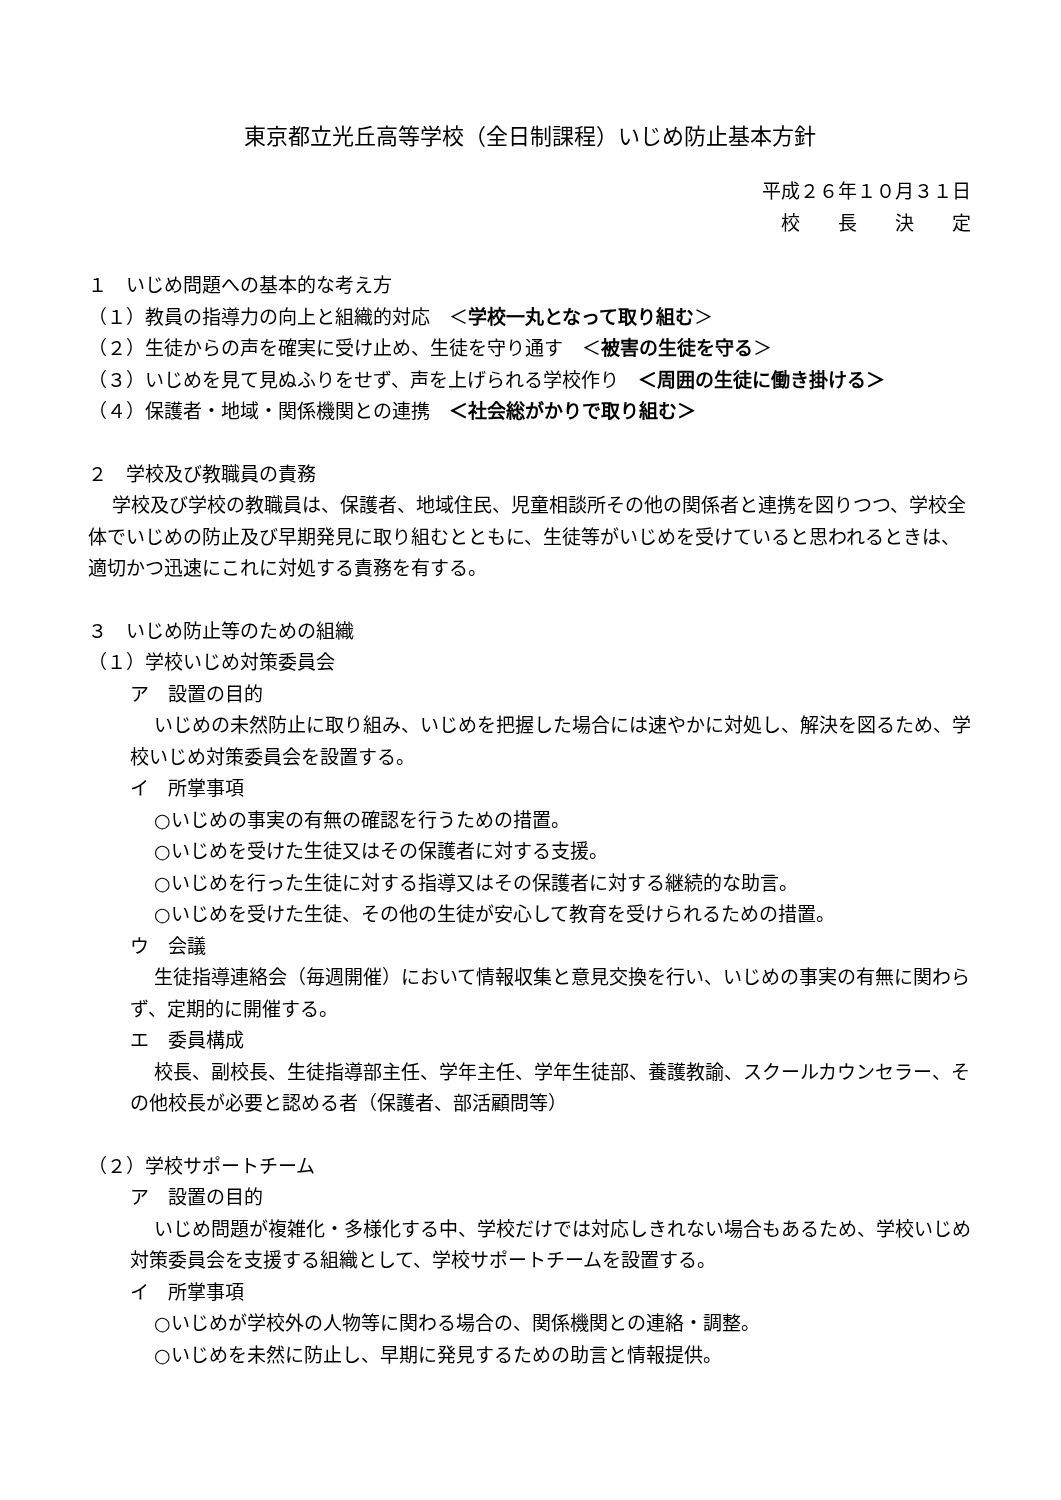東京都立光丘高等学校（全日制課程）いじめ防止基本方針
平成２６年１０月３１日
校　　長　　決　　定
１　いじめ問題への基本的な考え方
（１）教員の指導力の向上と組織的対応　＜学校一丸となって取り組む＞
（２）生徒からの声を確実に受け止め、生徒を守り通す　＜被害の生徒を守る＞
（３）いじめを見て見ぬふりをせず、声を上げられる学校作り　＜周囲の生徒に働き掛ける＞
（４）保護者・地域・関係機関との連携　＜社会総がかりで取り組む＞
２　学校及び教職員の責務
学校及び学校の教職員は、保護者、地域住民、児童相談所その他の関係者と連携を図りつつ、学校全体でいじめの防止及び早期発見に取り組むとともに、生徒等がいじめを受けていると思われるときは、適切かつ迅速にこれに対処する責務を有する。
３　いじめ防止等のための組織
（１）学校いじめ対策委員会
ア　設置の目的
いじめの未然防止に取り組み、いじめを把握した場合には速やかに対処し、解決を図るため、学校いじめ対策委員会を設置する。
イ　所掌事項
○いじめの事実の有無の確認を行うための措置。
○いじめを受けた生徒又はその保護者に対する支援。
○いじめを行った生徒に対する指導又はその保護者に対する継続的な助言。
○いじめを受けた生徒、その他の生徒が安心して教育を受けられるための措置。
ウ　会議
生徒指導連絡会（毎週開催）において情報収集と意見交換を行い、いじめの事実の有無に関わらず、定期的に開催する。
エ　委員構成
校長、副校長、生徒指導部主任、学年主任、学年生徒部、養護教諭、スクールカウンセラー、その他校長が必要と認める者（保護者、部活顧問等）
（２）学校サポートチーム
ア　設置の目的
いじめ問題が複雑化・多様化する中、学校だけでは対応しきれない場合もあるため、学校いじめ対策委員会を支援する組織として、学校サポートチームを設置する。
イ　所掌事項
○いじめが学校外の人物等に関わる場合の、関係機関との連絡・調整。
○いじめを未然に防止し、早期に発見するための助言と情報提供。